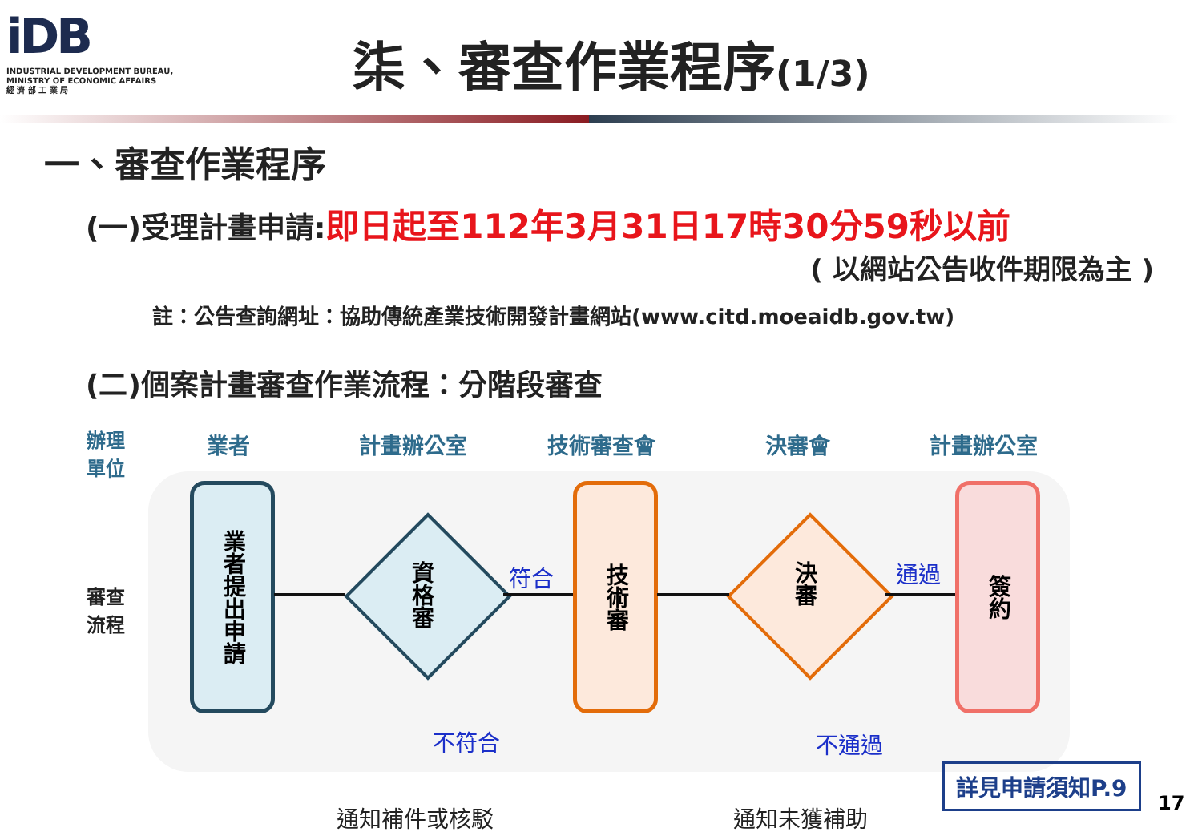iDB
INDUSTRIAL DEVELOPMENT BUREAU,
MINISTRY OF ECONOMIC AFFAIRS
經 濟 部 工 業 局
柒、審查作業程序(1/3)
一、審查作業程序
(一)受理計畫申請:即日起至112年3月31日17時30分59秒以前
( 以網站公告收件期限為主 )
註：公告查詢網址：協助傳統產業技術開發計畫網站(www.citd.moeaidb.gov.tw)
(二)個案計畫審查作業流程：分階段審查
辦理
單位
業者 計畫辦公室 技術審查會 決審會 計畫辦公室
審查
流程
業者提出申請
資格審
技術審
決審
簽約
符合 通過
不符合 不通過
通知補件或核駁 通知未獲補助
詳見申請須知P.9
17